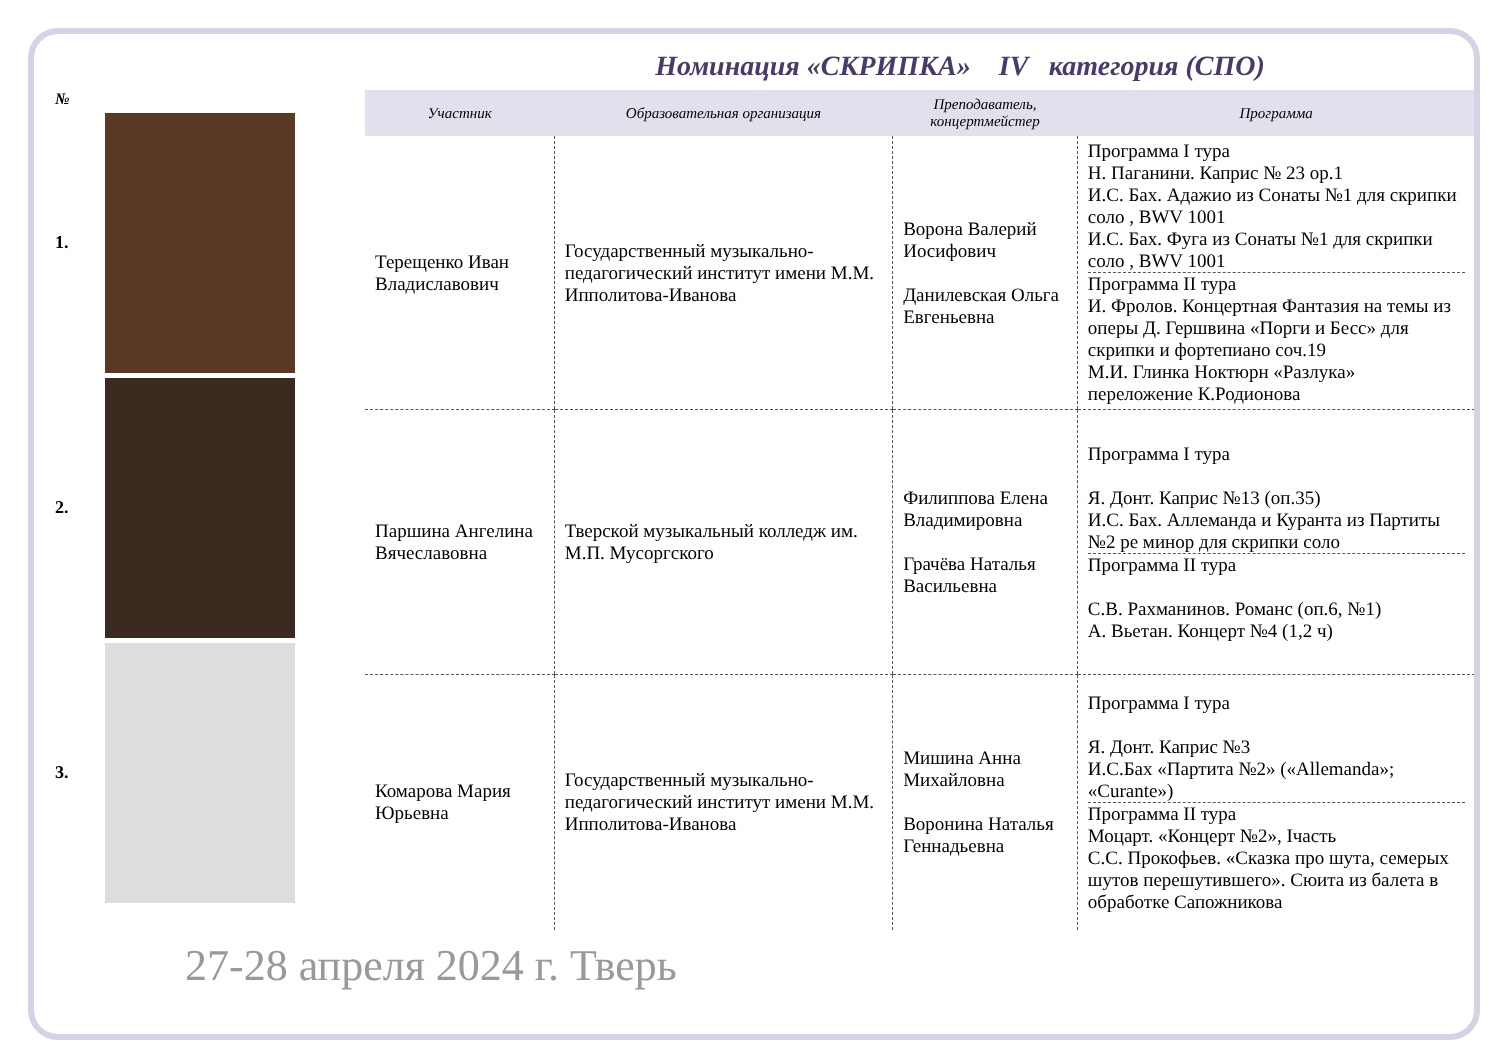Номинация «СКРИПКА» IV категория (СПО)
№
1.
2.
3.
| Участник | Образовательная организация | Преподаватель, концертмейстер | Программа |
| --- | --- | --- | --- |
| Терещенко Иван Владиславович | Государственный музыкально-педагогический институт имени М.М. Ипполитова-Иванова | Ворона Валерий Иосифович Данилевская Ольга Евгеньевна | Программа I тура Н. Паганини. Каприс № 23 op.1 И.С. Бах. Адажио из Сонаты №1 для скрипки соло , BWV 1001 И.С. Бах. Фуга из Сонаты №1 для скрипки соло , BWV 1001 Программа II тура И. Фролов. Концертная Фантазия на темы из оперы Д. Гершвина «Порги и Бесс» для скрипки и фортепиано соч.19 М.И. Глинка Ноктюрн «Разлука» переложение К.Родионова |
| Паршина Ангелина Вячеславовна | Тверской музыкальный колледж им. М.П. Мусоргского | Филиппова Елена Владимировна Грачёва Наталья Васильевна | Программа I тура Я. Донт. Каприс №13 (оп.35) И.С. Бах. Аллеманда и Куранта из Партиты №2 ре минор для скрипки соло Программа II тура С.В. Рахманинов. Романс (оп.6, №1) А. Вьетан. Концерт №4 (1,2 ч) |
| Комарова Мария Юрьевна | Государственный музыкально-педагогический институт имени М.М. Ипполитова-Иванова | Мишина Анна Михайловна Воронина Наталья Геннадьевна | Программа I тура Я. Донт. Каприс №3 И.С.Бах «Партита №2» («Allemanda»; «Curante») Программа II тура Моцарт. «Концерт №2», Iчасть С.С. Прокофьев. «Сказка про шута, семерых шутов перешутившего». Сюита из балета в обработке Сапожникова |
27-28 апреля 2024 г. Тверь